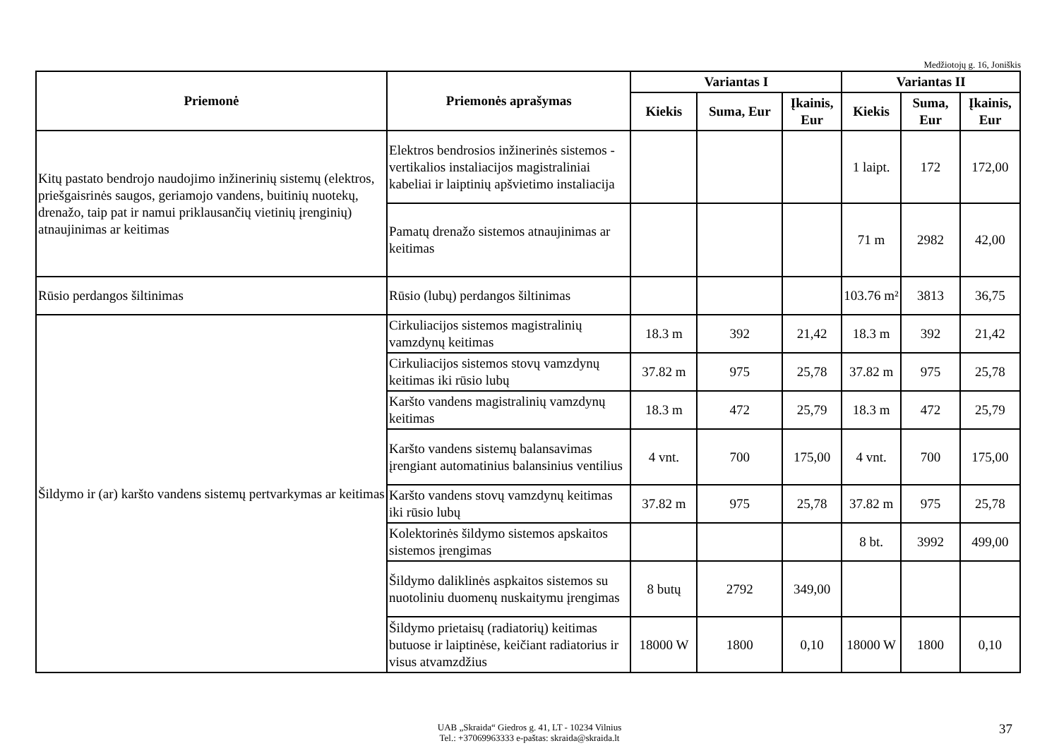Medžiotojų g. 16, Joniškis
| Priemonė | Priemonės aprašymas | Variantas I | | | Variantas II | | |
| --- | --- | --- | --- | --- | --- | --- | --- |
| | | Kiekis | Suma, Eur | Įkainis, Eur | Kiekis | Suma, Eur | Įkainis, Eur |
| Kitų pastato bendrojo naudojimo inžinerinių sistemų (elektros, priešgaisrinės saugos, geriamojo vandens, buitinių nuotekų, drenažo, taip pat ir namui priklausančių vietinių įrenginių) atnaujinimas ar keitimas | Elektros bendrosios inžinerinės sistemos - vertikalios instaliacijos magistraliniai kabeliai ir laiptinių apšvietimo instaliacija | | | | 1 laipt. | 172 | 172,00 |
| | Pamatų drenažo sistemos atnaujinimas ar keitimas | | | | 71 m | 2982 | 42,00 |
| Rūsio perdangos šiltinimas | Rūsio (lubų) perdangos šiltinimas | | | | 103.76 m² | 3813 | 36,75 |
| Šildymo ir (ar) karšto vandens sistemų pertvarkymas ar keitimas | Cirkuliacijos sistemos magistralinių vamzdynų keitimas | 18.3 m | 392 | 21,42 | 18.3 m | 392 | 21,42 |
| | Cirkuliacijos sistemos stovų vamzdynų keitimas iki rūsio lubų | 37.82 m | 975 | 25,78 | 37.82 m | 975 | 25,78 |
| | Karšto vandens magistralinių vamzdynų keitimas | 18.3 m | 472 | 25,79 | 18.3 m | 472 | 25,79 |
| | Karšto vandens sistemų balansavimas įrengiant automatinius balansinius ventilius | 4 vnt. | 700 | 175,00 | 4 vnt. | 700 | 175,00 |
| | Karšto vandens stovų vamzdynų keitimas iki rūsio lubų | 37.82 m | 975 | 25,78 | 37.82 m | 975 | 25,78 |
| | Kolektorinės šildymo sistemos apskaitos sistemos įrengimas | | | | 8 bt. | 3992 | 499,00 |
| | Šildymo dalikl­inės aspkaitos sistemos su nuotoliniu duomenų nuskaitymu įrengimas | 8 butų | 2792 | 349,00 | | | |
| | Šildymo prietaisų (radiatorių) keitimas butuose ir laiptinėse, keičiant radiatorius ir visus atvamzdžius | 18000 W | 1800 | 0,10 | 18000 W | 1800 | 0,10 |
UAB „Skraida“ Giedros g. 41, LT - 10234 Vilnius
Tel.: +37069963333 e-paštas: skraida@skraida.lt
37